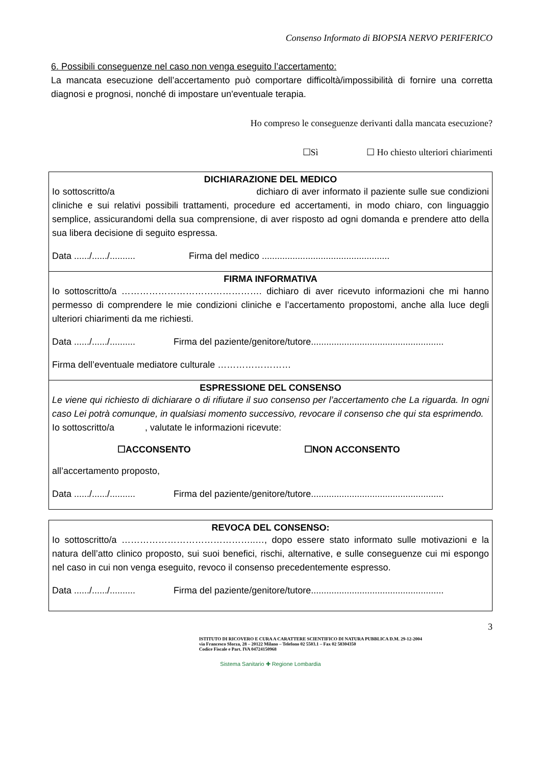Consenso Informato di BIOPSIA NERVO PERIFERICO
6. Possibili conseguenze nel caso non venga eseguito l’accertamento:
La mancata esecuzione dell’accertamento può comportare difficoltà/impossibilità di fornire una corretta diagnosi e prognosi, nonché di impostare un'eventuale terapia.
Ho compreso le conseguenze derivanti dalla mancata esecuzione?
☐Sì ☐ Ho chiesto ulteriori chiarimenti
DICHIARAZIONE DEL MEDICO
Io sottoscritto/a dichiaro di aver informato il paziente sulle sue condizioni cliniche e sui relativi possibili trattamenti, procedure ed accertamenti, in modo chiaro, con linguaggio semplice, assicurandomi della sua comprensione, di aver risposto ad ogni domanda e prendere atto della sua libera decisione di seguito espressa.
Data ....../....../.......... Firma del medico ..................................................
FIRMA INFORMATIVA
Io sottoscritto/a ………………………………………. dichiaro di aver ricevuto informazioni che mi hanno permesso di comprendere le mie condizioni cliniche e l’accertamento propostomi, anche alla luce degli ulteriori chiarimenti da me richiesti.
Data ....../....../.......... Firma del paziente/genitore/tutore....................................................
Firma dell’eventuale mediatore culturale ……………………
ESPRESSIONE DEL CONSENSO
Le viene qui richiesto di dichiarare o di rifiutare il suo consenso per l’accertamento che La riguarda. In ogni caso Lei potrà comunque, in qualsiasi momento successivo, revocare il consenso che qui sta esprimendo.
Io sottoscritto/a , valutate le informazioni ricevute:
☐ACCONSENTO ☐NON ACCONSENTO
all’accertamento proposto,
Data ....../....../.......... Firma del paziente/genitore/tutore....................................................
REVOCA DEL CONSENSO:
Io sottoscritto/a ……………………………………..…, dopo essere stato informato sulle motivazioni e la natura dell’atto clinico proposto, sui suoi benefici, rischi, alternative, e sulle conseguenze cui mi espongo nel caso in cui non venga eseguito, revoco il consenso precedentemente espresso.
Data ....../....../.......... Firma del paziente/genitore/tutore....................................................
3
ISTITUTO DI RICOVERO E CURA A CARATTERE SCIENTIFICO DI NATURA PUBBLICA D.M. 29-12-2004
via Francesco Sforza, 28 – 20122 Milano – Telefono 02 5503.1 – Fax 02 58304350
Codice Fiscale e Part. IVA 04724150968
Sistema Sanitario ✚ Regione Lombardia